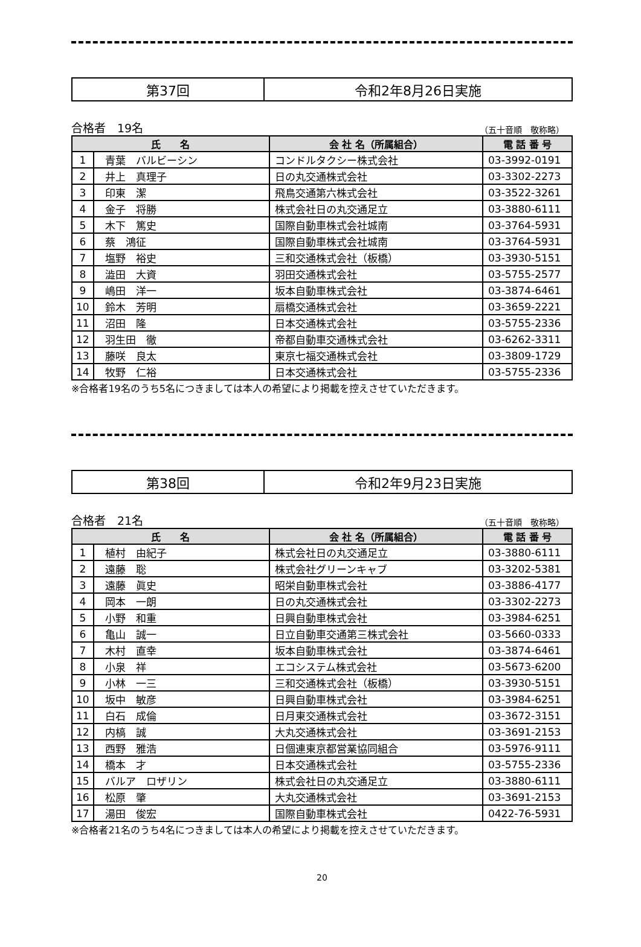第37回 令和2年8月26日実施
合格者　19名 （五十音順　敬称略）
| 氏 名 | | 会 社 名（所属組合） | 電 話 番 号 |
| --- | --- | --- | --- |
| 1 | 青葉 バルビーシン | コンドルタクシー株式会社 | 03-3992-0191 |
| 2 | 井上 真理子 | 日の丸交通株式会社 | 03-3302-2273 |
| 3 | 印東 潔 | 飛鳥交通第六株式会社 | 03-3522-3261 |
| 4 | 金子 将勝 | 株式会社日の丸交通足立 | 03-3880-6111 |
| 5 | 木下 篤史 | 国際自動車株式会社城南 | 03-3764-5931 |
| 6 | 蔡 鴻征 | 国際自動車株式会社城南 | 03-3764-5931 |
| 7 | 塩野 裕史 | 三和交通株式会社（板橋） | 03-3930-5151 |
| 8 | 澁田 大資 | 羽田交通株式会社 | 03-5755-2577 |
| 9 | 嶋田 洋一 | 坂本自動車株式会社 | 03-3874-6461 |
| 10 | 鈴木 芳明 | 扇橋交通株式会社 | 03-3659-2221 |
| 11 | 沼田 隆 | 日本交通株式会社 | 03-5755-2336 |
| 12 | 羽生田 徹 | 帝都自動車交通株式会社 | 03-6262-3311 |
| 13 | 藤咲 良太 | 東京七福交通株式会社 | 03-3809-1729 |
| 14 | 牧野 仁裕 | 日本交通株式会社 | 03-5755-2336 |
※合格者19名のうち5名につきましては本人の希望により掲載を控えさせていただきます。
第38回 令和2年9月23日実施
合格者　21名 （五十音順　敬称略）
| 氏 名 | | 会 社 名（所属組合） | 電 話 番 号 |
| --- | --- | --- | --- |
| 1 | 植村 由紀子 | 株式会社日の丸交通足立 | 03-3880-6111 |
| 2 | 遠藤 聡 | 株式会社グリーンキャブ | 03-3202-5381 |
| 3 | 遠藤 眞史 | 昭栄自動車株式会社 | 03-3886-4177 |
| 4 | 岡本 一朗 | 日の丸交通株式会社 | 03-3302-2273 |
| 5 | 小野 和重 | 日興自動車株式会社 | 03-3984-6251 |
| 6 | 亀山 誠一 | 日立自動車交通第三株式会社 | 03-5660-0333 |
| 7 | 木村 直幸 | 坂本自動車株式会社 | 03-3874-6461 |
| 8 | 小泉 祥 | エコシステム株式会社 | 03-5673-6200 |
| 9 | 小林 一三 | 三和交通株式会社（板橋） | 03-3930-5151 |
| 10 | 坂中 敏彦 | 日興自動車株式会社 | 03-3984-6251 |
| 11 | 白石 成倫 | 日月東交通株式会社 | 03-3672-3151 |
| 12 | 内槁 誠 | 大丸交通株式会社 | 03-3691-2153 |
| 13 | 西野 雅浩 | 日個連東京都営業協同組合 | 03-5976-9111 |
| 14 | 橋本 才 | 日本交通株式会社 | 03-5755-2336 |
| 15 | バルア ロザリン | 株式会社日の丸交通足立 | 03-3880-6111 |
| 16 | 松原 肇 | 大丸交通株式会社 | 03-3691-2153 |
| 17 | 湯田 俊宏 | 国際自動車株式会社 | 0422-76-5931 |
※合格者21名のうち4名につきましては本人の希望により掲載を控えさせていただきます。
20